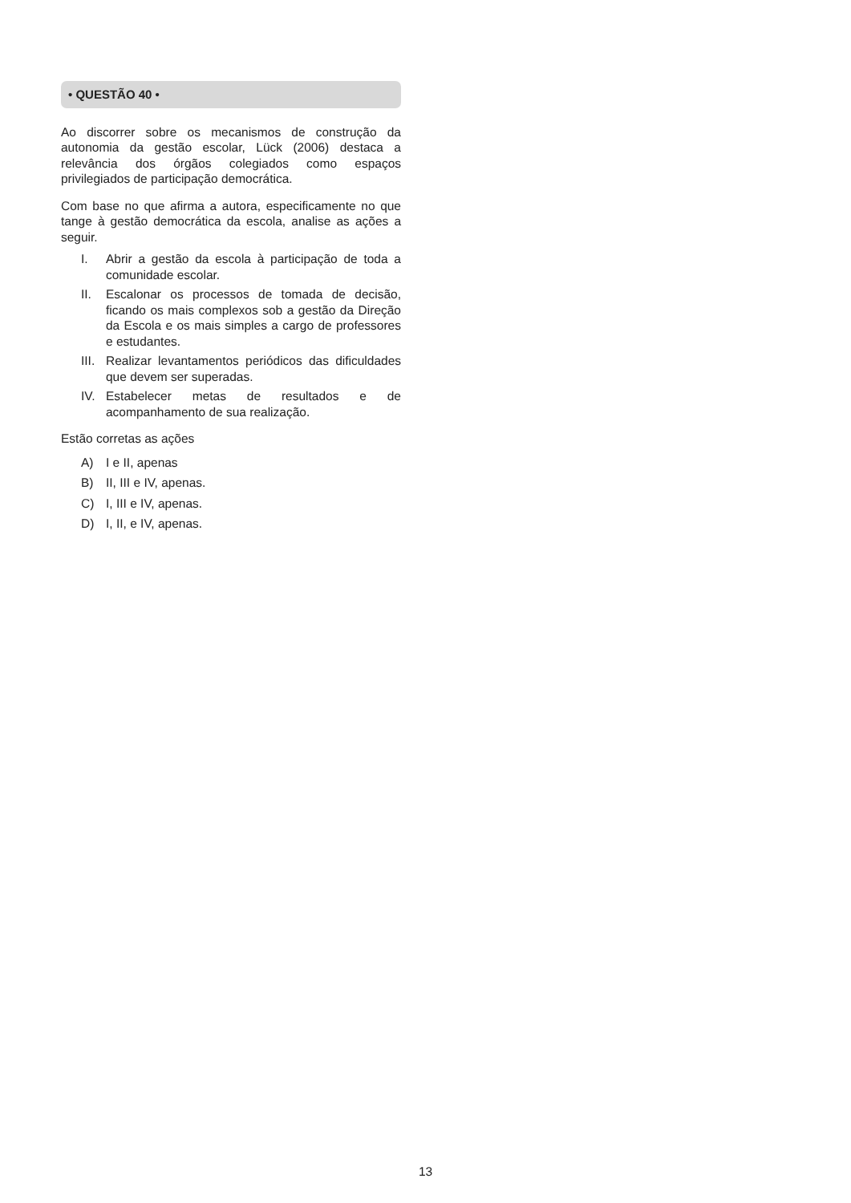• QUESTÃO 40 •
Ao discorrer sobre os mecanismos de construção da autonomia da gestão escolar, Lück (2006) destaca a relevância dos órgãos colegiados como espaços privilegiados de participação democrática.
Com base no que afirma a autora, especificamente no que tange à gestão democrática da escola, analise as ações a seguir.
I. Abrir a gestão da escola à participação de toda a comunidade escolar.
II. Escalonar os processos de tomada de decisão, ficando os mais complexos sob a gestão da Direção da Escola e os mais simples a cargo de professores e estudantes.
III. Realizar levantamentos periódicos das dificuldades que devem ser superadas.
IV. Estabelecer metas de resultados e de acompanhamento de sua realização.
Estão corretas as ações
A) I e II, apenas
B) II, III e IV, apenas.
C) I, III e IV, apenas.
D) I, II, e IV, apenas.
13